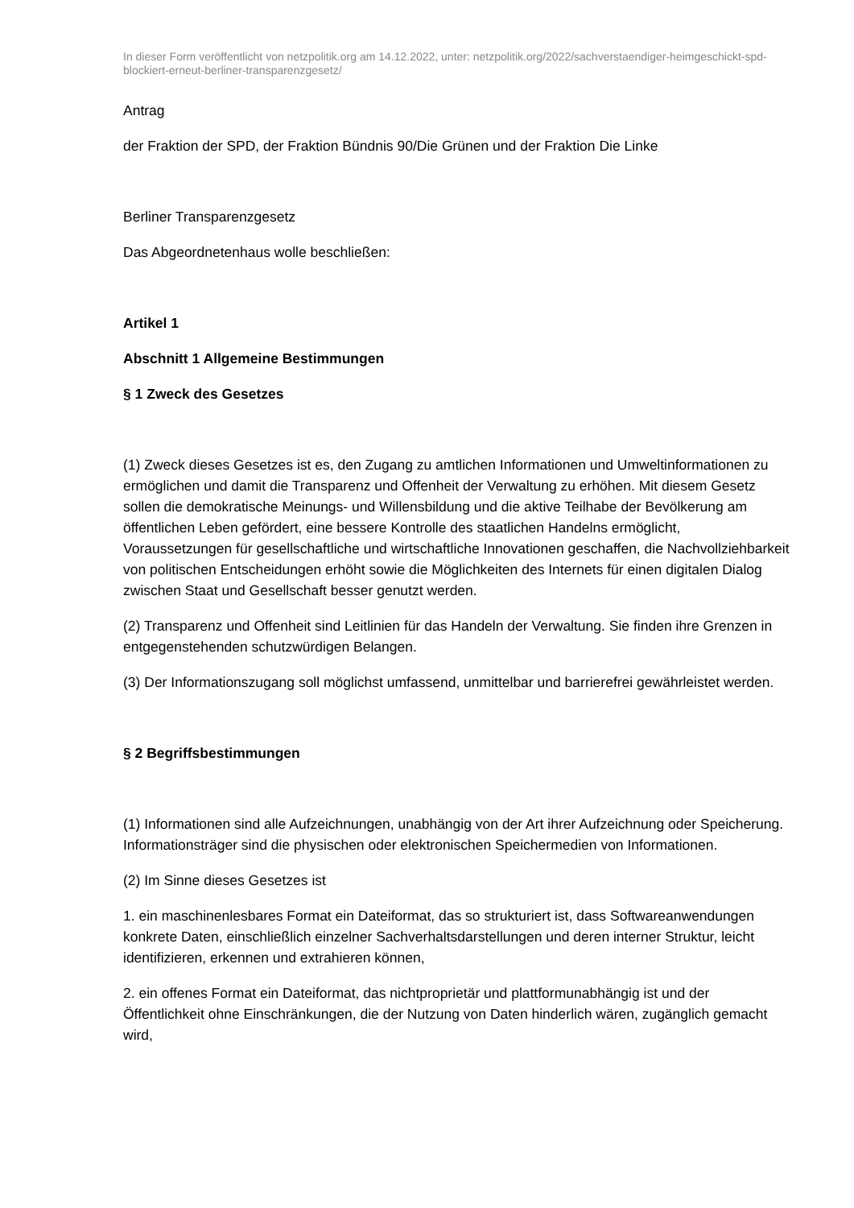In dieser Form veröffentlicht von netzpolitik.org am 14.12.2022, unter: netzpolitik.org/2022/sachverstaendiger-heimgeschickt-spd-blockiert-erneut-berliner-transparenzgesetz/
Antrag
der Fraktion der SPD, der Fraktion Bündnis 90/Die Grünen und der Fraktion Die Linke
Berliner Transparenzgesetz
Das Abgeordnetenhaus wolle beschließen:
Artikel 1
Abschnitt 1 Allgemeine Bestimmungen
§ 1 Zweck des Gesetzes
(1) Zweck dieses Gesetzes ist es, den Zugang zu amtlichen Informationen und Umweltinformationen zu ermöglichen und damit die Transparenz und Offenheit der Verwaltung zu erhöhen. Mit diesem Gesetz sollen die demokratische Meinungs- und Willensbildung und die aktive Teilhabe der Bevölkerung am öffentlichen Leben gefördert, eine bessere Kontrolle des staatlichen Handelns ermöglicht, Voraussetzungen für gesellschaftliche und wirtschaftliche Innovationen geschaffen, die Nachvollziehbarkeit von politischen Entscheidungen erhöht sowie die Möglichkeiten des Internets für einen digitalen Dialog zwischen Staat und Gesellschaft besser genutzt werden.
(2) Transparenz und Offenheit sind Leitlinien für das Handeln der Verwaltung. Sie finden ihre Grenzen in entgegenstehenden schutzwürdigen Belangen.
(3) Der Informationszugang soll möglichst umfassend, unmittelbar und barrierefrei gewährleistet werden.
§ 2 Begriffsbestimmungen
(1) Informationen sind alle Aufzeichnungen, unabhängig von der Art ihrer Aufzeichnung oder Speicherung. Informationsträger sind die physischen oder elektronischen Speichermedien von Informationen.
(2) Im Sinne dieses Gesetzes ist
1. ein maschinenlesbares Format ein Dateiformat, das so strukturiert ist, dass Softwareanwendungen konkrete Daten, einschließlich einzelner Sachverhaltsdarstellungen und deren interner Struktur, leicht identifizieren, erkennen und extrahieren können,
2. ein offenes Format ein Dateiformat, das nichtproprietär und plattformunabhängig ist und der Öffentlichkeit ohne Einschränkungen, die der Nutzung von Daten hinderlich wären, zugänglich gemacht wird,